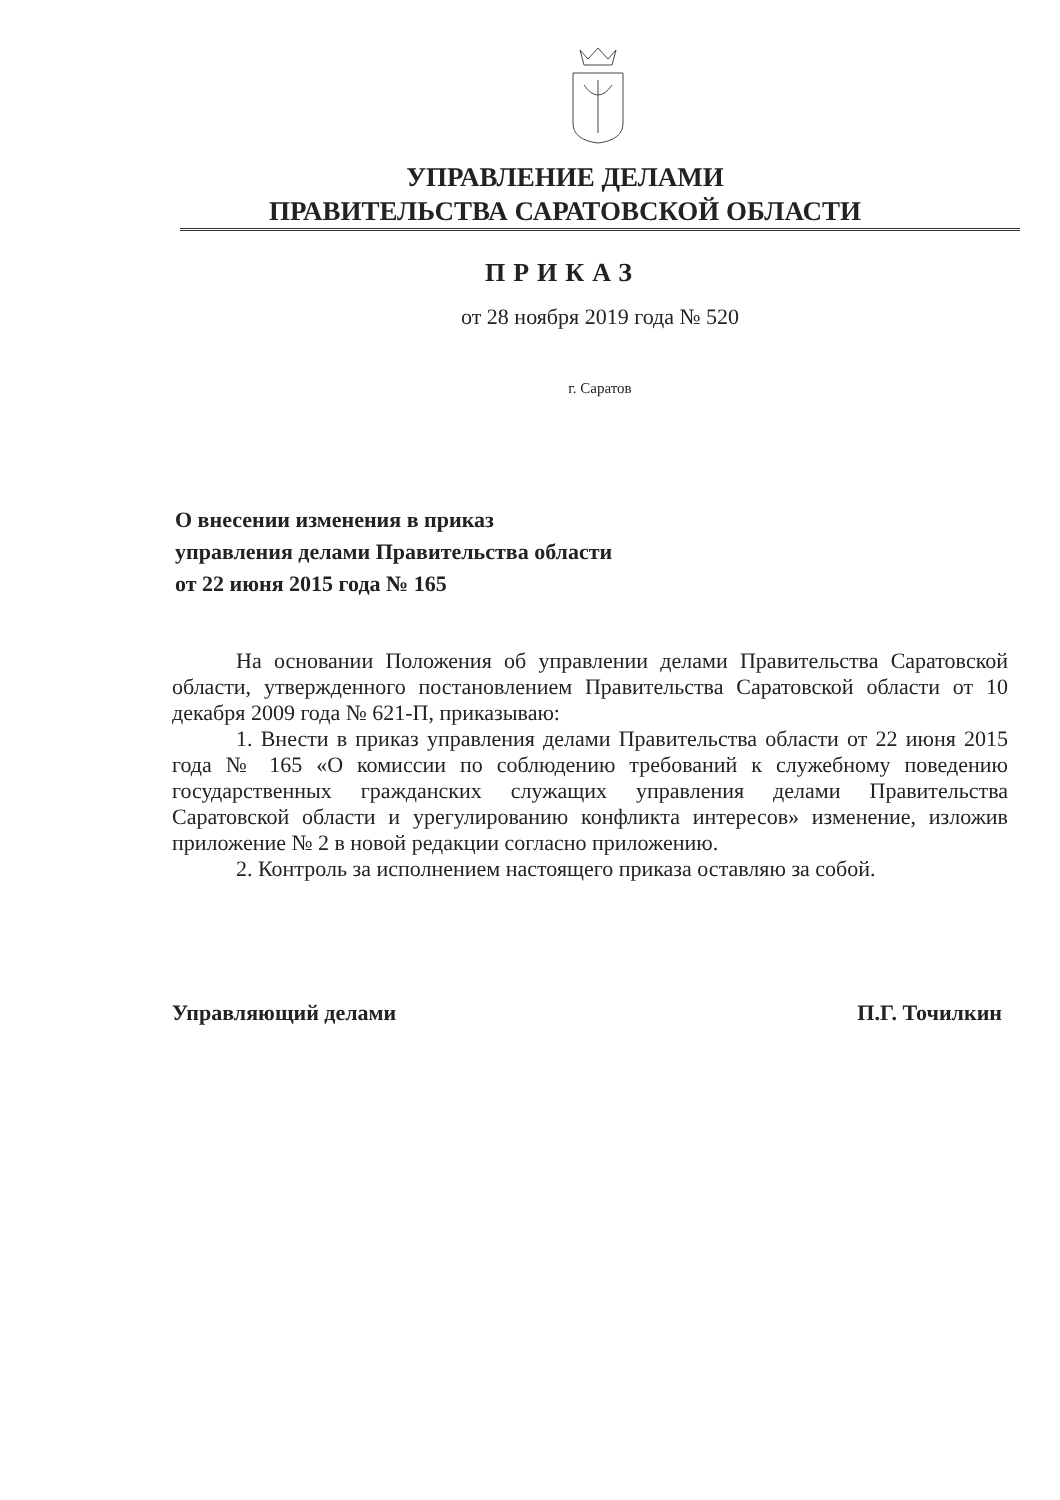УПРАВЛЕНИЕ ДЕЛАМИ
ПРАВИТЕЛЬСТВА САРАТОВСКОЙ ОБЛАСТИ
ПРИКАЗ
от 28 ноября 2019 года № 520
г. Саратов
О внесении изменения в приказ
управления делами Правительства области
от 22 июня 2015 года № 165
На основании Положения об управлении делами Правительства Саратовской области, утвержденного постановлением Правительства Саратовской области от 10 декабря 2009 года № 621-П, приказываю:
1. Внести в приказ управления делами Правительства области от 22 июня 2015 года № 165 «О комиссии по соблюдению требований к служебному поведению государственных гражданских служащих управления делами Правительства Саратовской области и урегулированию конфликта интересов» изменение, изложив приложение № 2 в новой редакции согласно приложению.
2. Контроль за исполнением настоящего приказа оставляю за собой.
Управляющий делами П.Г. Точилкин